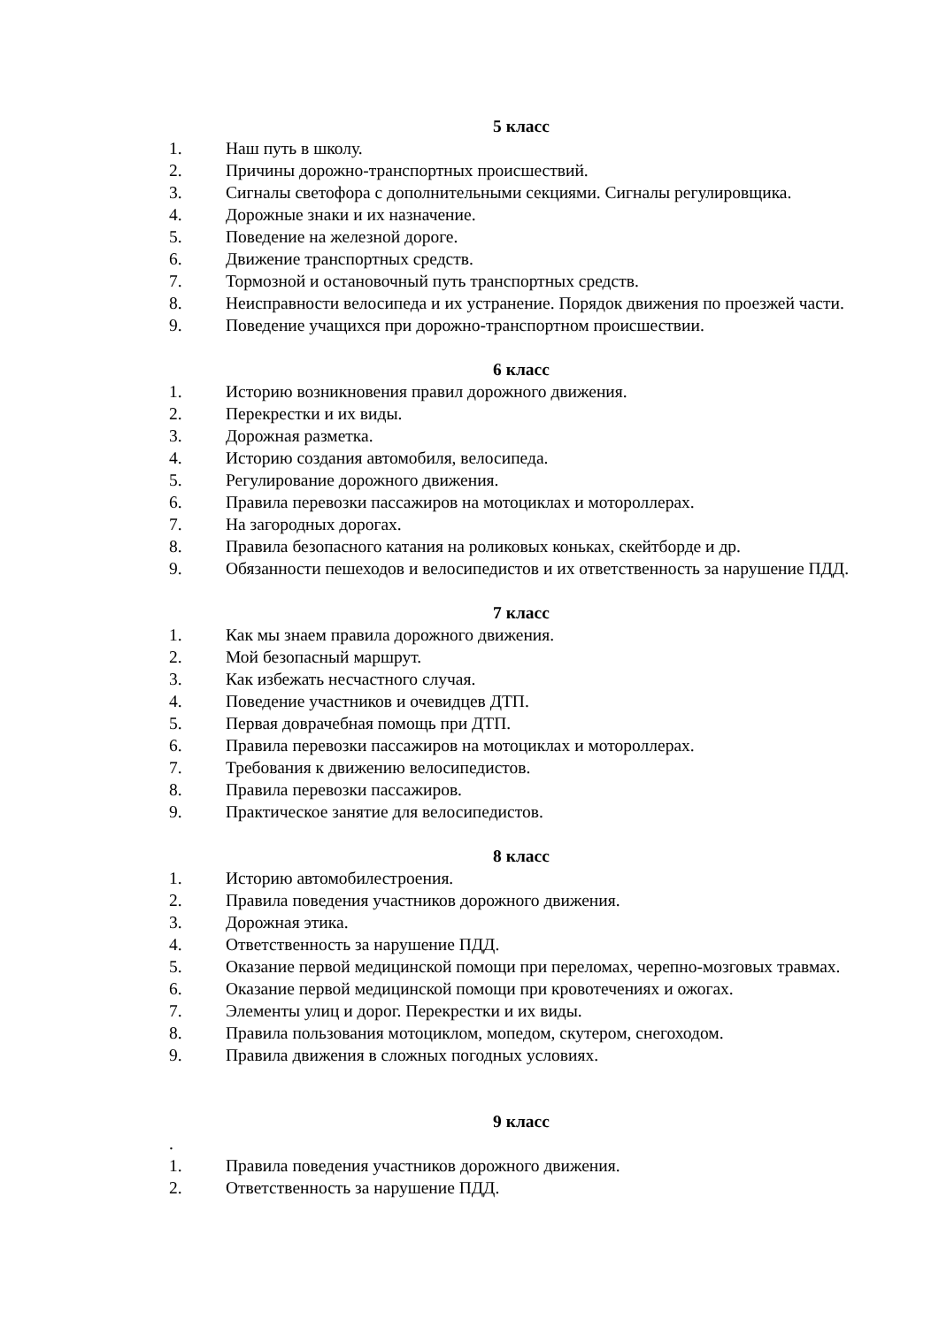5 класс
1. Наш путь в школу.
2. Причины дорожно-транспортных происшествий.
3. Сигналы светофора с дополнительными секциями. Сигналы регулировщика.
4. Дорожные знаки и их назначение.
5. Поведение на железной дороге.
6. Движение транспортных средств.
7. Тормозной и остановочный путь транспортных средств.
8. Неисправности велосипеда и их устранение. Порядок движения по проезжей части.
9. Поведение учащихся при дорожно-транспортном происшествии.
6 класс
1. Историю возникновения правил дорожного движения.
2. Перекрестки и их виды.
3. Дорожная разметка.
4. Историю создания автомобиля, велосипеда.
5. Регулирование дорожного движения.
6. Правила перевозки пассажиров на мотоциклах и мотороллерах.
7. На загородных дорогах.
8. Правила безопасного катания на роликовых коньках, скейтборде и др.
9. Обязанности пешеходов и велосипедистов и их ответственность за нарушение ПДД.
7 класс
1. Как мы знаем правила дорожного движения.
2. Мой безопасный маршрут.
3. Как избежать несчастного случая.
4. Поведение участников и очевидцев ДТП.
5. Первая доврачебная помощь при ДТП.
6. Правила перевозки пассажиров на мотоциклах и мотороллерах.
7. Требования к движению велосипедистов.
8. Правила перевозки пассажиров.
9. Практическое занятие для велосипедистов.
8 класс
1. Историю автомобилестроения.
2. Правила поведения участников дорожного движения.
3. Дорожная этика.
4. Ответственность за нарушение ПДД.
5. Оказание первой медицинской помощи при переломах, черепно-мозговых травмах.
6. Оказание первой медицинской помощи при кровотечениях и ожогах.
7. Элементы улиц и дорог. Перекрестки и их виды.
8. Правила пользования мотоциклом, мопедом, скутером, снегоходом.
9. Правила движения в сложных погодных условиях.
9 класс
.
1. Правила поведения участников дорожного движения.
2. Ответственность за нарушение ПДД.